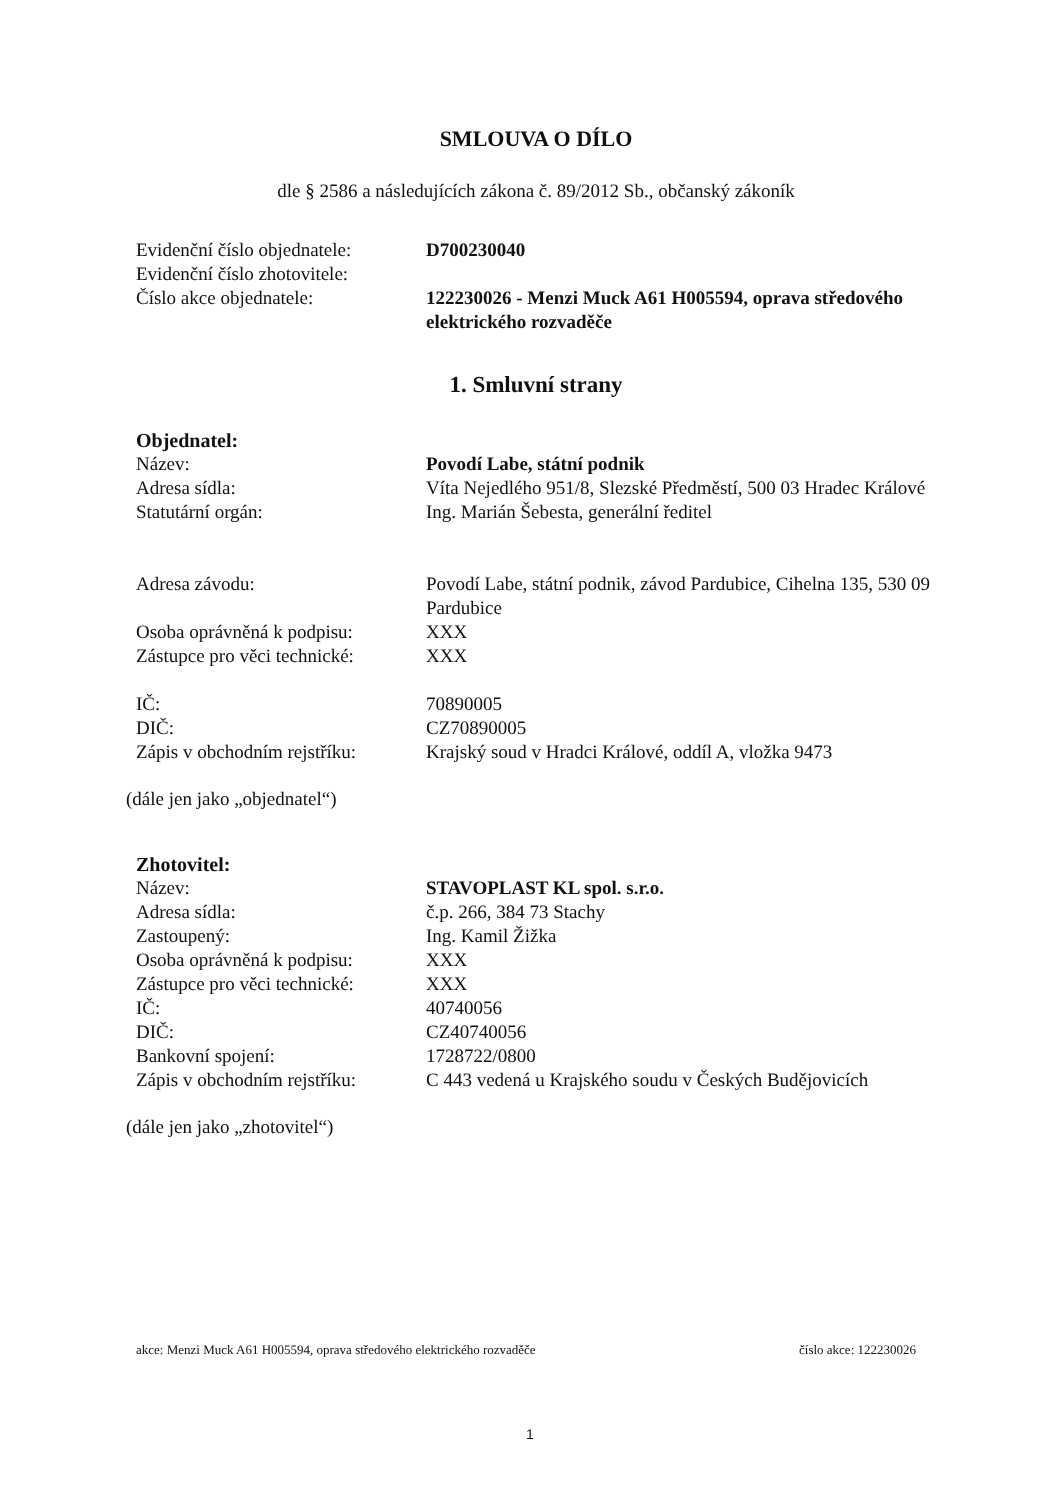SMLOUVA O DÍLO
dle § 2586 a následujících zákona č. 89/2012 Sb., občanský zákoník
| Evidenční číslo objednatele: | D700230040 |
| Evidenční číslo zhotovitele: | |
| Číslo akce objednatele: | 122230026 - Menzi Muck A61 H005594, oprava středového elektrického rozvaděče |
1. Smluvní strany
| Objednatel: | |
| Název: | Povodí Labe, státní podnik |
| Adresa sídla: | Víta Nejedlého 951/8, Slezské Předměstí, 500 03 Hradec Králové |
| Statutární orgán: | Ing. Marián Šebesta, generální ředitel |
| Adresa závodu: | Povodí Labe, státní podnik, závod Pardubice, Cihelna 135, 530 09 Pardubice |
| Osoba oprávněná k podpisu: | XXX |
| Zástupce pro věci technické: | XXX |
| IČ: | 70890005 |
| DIČ: | CZ70890005 |
| Zápis v obchodním rejstříku: | Krajský soud v Hradci Králové, oddíl A, vložka 9473 |
(dále jen jako „objednatel“)
| Zhotovitel: | |
| Název: | STAVOPLAST KL spol. s.r.o. |
| Adresa sídla: | č.p. 266, 384 73 Stachy |
| Zastoupený: | Ing. Kamil Žižka |
| Osoba oprávněná k podpisu: | XXX |
| Zástupce pro věci technické: | XXX |
| IČ: | 40740056 |
| DIČ: | CZ40740056 |
| Bankovní spojení: | 1728722/0800 |
| Zápis v obchodním rejstříku: | C 443 vedená u Krajského soudu v Českých Budějovicích |
(dále jen jako „zhotovitel“)
akce: Menzi Muck A61 H005594, oprava středového elektrického rozvaděče
číslo akce: 122230026
1